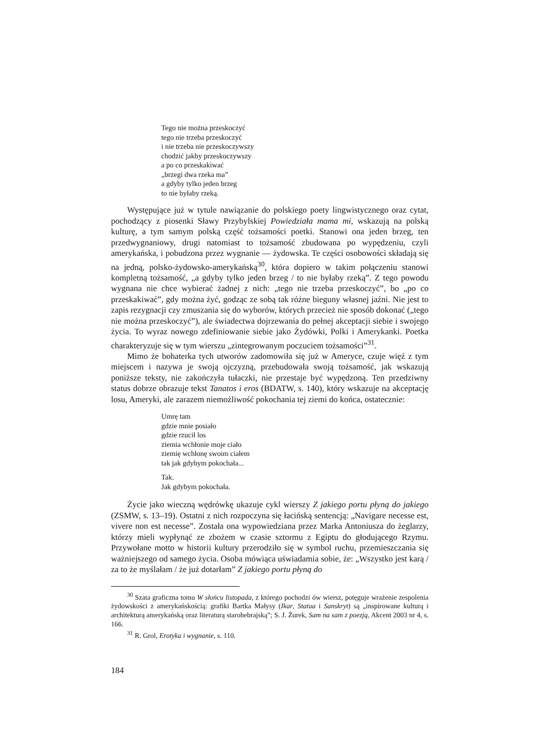Tego nie można przeskoczyć
tego nie trzeba przeskoczyć
i nie trzeba nie przeskoczywszy
chodzić jakby przeskoczywszy
a po co przeskakiwać
„brzegi dwa rzeka ma”
a gdyby tylko jeden brzeg
to nie byłaby rzeką.
Występujące już w tytule nawiązanie do polskiego poety lingwistycznego oraz cytat, pochodzący z piosenki Sławy Przybylskiej Powiedziała mama mi, wskazują na polską kulturę, a tym samym polską część tożsamości poetki. Stanowi ona jeden brzeg, ten przedwygnaniowy, drugi natomiast to tożsamość zbudowana po wypędzeniu, czyli amerykańska, i pobudzona przez wygnanie — żydowska. Te części osobowości składają się na jedną, polsko-żydowsko-amerykańską<sup>30</sup>, która dopiero w takim połączeniu stanowi kompletną tożsamość, „a gdyby tylko jeden brzeg / to nie byłaby rzeką”. Z tego powodu wygnana nie chce wybierać żadnej z nich: „tego nie trzeba przeskoczyć”, bo „po co przeskakiwać”, gdy można żyć, godząc ze sobą tak różne bieguny własnej jaźni. Nie jest to zapis rezygnacji czy zmuszania się do wyborów, których przecież nie sposób dokonać („tego nie można przeskoczyć”), ale świadectwa dojrzewania do pełnej akceptacji siebie i swojego życia. To wyraz nowego zdefiniowanie siebie jako Żydówki, Polki i Amerykanki. Poetka charakteryzuje się w tym wierszu „zintegrowanym poczuciem tożsamości”<sup>31</sup>.
Mimo że bohaterka tych utworów zadomowiła się już w Ameryce, czuje więź z tym miejscem i nazywa je swoją ojczyzną, przebudowała swoją tożsamość, jak wskazują poniższe teksty, nie zakończyła tułaczki, nie przestaje być wypędzoną. Ten przedziwny status dobrze obrazuje tekst Tanatos i eros (BDATW, s. 140), który wskazuje na akceptację losu, Ameryki, ale zarazem niemożliwość pokochania tej ziemi do końca, ostatecznie:
Umrę tam
gdzie mnie posiało
gdzie rzucił los
ziemia wchłonie moje ciało
ziemię wchłonę swoim ciałem
tak jak gdybym pokochała...
Tak.
Jak gdybym pokochała.
Życie jako wieczną wędrówkę ukazuje cykl wierszy Z jakiego portu płyną do jakiego (ZSMW, s. 13–19). Ostatni z nich rozpoczyna się łacińską sentencją: „Navigare necesse est, vivere non est necesse”. Została ona wypowiedziana przez Marka Antoniusza do żeglarzy, którzy mieli wypłynąć ze zbożem w czasie sztormu z Egiptu do głodującego Rzymu. Przywołane motto w historii kultury przerodziło się w symbol ruchu, przemieszczania się ważniejszego od samego życia. Osoba mówiąca uświadamia sobie, że: „Wszystko jest karą / za to że myślałam / że już dotarłam” Z jakiego portu płyną do
<sup>30</sup> Szata graficzna tomu W słońcu listopada, z którego pochodzi ów wiersz, potęguje wrażenie zespolenia żydowskości z amerykańskością: grafiki Bartka Małysy (Ikar, Statua i Sanskryt) są „inspirowane kulturą i architekturą amerykańską oraz literaturą starohebrajską”; S. J. Żurek, Sam na sam z poezją, Akcent 2003 nr 4, s. 166.
<sup>31</sup> R. Grol, Erotyka i wygnanie, s. 110.
184